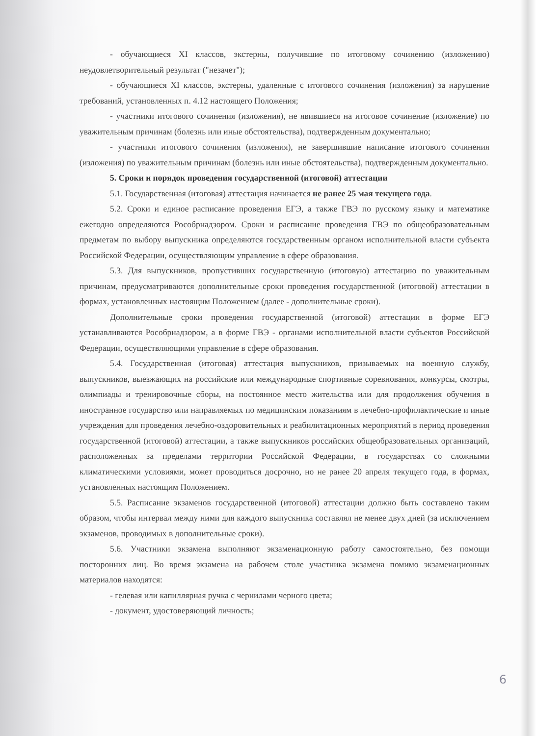- обучающиеся XI классов, экстерны, получившие по итоговому сочинению (изложению) неудовлетворительный результат ("незачет");
- обучающиеся XI классов, экстерны, удаленные с итогового сочинения (изложения) за нарушение требований, установленных п. 4.12 настоящего Положения;
- участники итогового сочинения (изложения), не явившиеся на итоговое сочинение (изложение) по уважительным причинам (болезнь или иные обстоятельства), подтвержденным документально;
- участники итогового сочинения (изложения), не завершившие написание итогового сочинения (изложения) по уважительным причинам (болезнь или иные обстоятельства), подтвержденным документально.
5. Сроки и порядок проведения государственной (итоговой) аттестации
5.1. Государственная (итоговая) аттестация начинается не ранее 25 мая текущего года.
5.2. Сроки и единое расписание проведения ЕГЭ, а также ГВЭ по русскому языку и математике ежегодно определяются Рособрнадзором. Сроки и расписание проведения ГВЭ по общеобразовательным предметам по выбору выпускника определяются государственным органом исполнительной власти субъекта Российской Федерации, осуществляющим управление в сфере образования.
5.3. Для выпускников, пропустивших государственную (итоговую) аттестацию по уважительным причинам, предусматриваются дополнительные сроки проведения государственной (итоговой) аттестации в формах, установленных настоящим Положением (далее - дополнительные сроки).
Дополнительные сроки проведения государственной (итоговой) аттестации в форме ЕГЭ устанавливаются Рособрнадзором, а в форме ГВЭ - органами исполнительной власти субъектов Российской Федерации, осуществляющими управление в сфере образования.
5.4. Государственная (итоговая) аттестация выпускников, призываемых на военную службу, выпускников, выезжающих на российские или международные спортивные соревнования, конкурсы, смотры, олимпиады и тренировочные сборы, на постоянное место жительства или для продолжения обучения в иностранное государство или направляемых по медицинским показаниям в лечебно-профилактические и иные учреждения для проведения лечебно-оздоровительных и реабилитационных мероприятий в период проведения государственной (итоговой) аттестации, а также выпускников российских общеобразовательных организаций, расположенных за пределами территории Российской Федерации, в государствах со сложными климатическими условиями, может проводиться досрочно, но не ранее 20 апреля текущего года, в формах, установленных настоящим Положением.
5.5. Расписание экзаменов государственной (итоговой) аттестации должно быть составлено таким образом, чтобы интервал между ними для каждого выпускника составлял не менее двух дней (за исключением экзаменов, проводимых в дополнительные сроки).
5.6. Участники экзамена выполняют экзаменационную работу самостоятельно, без помощи посторонних лиц. Во время экзамена на рабочем столе участника экзамена помимо экзаменационных материалов находятся:
- гелевая или капиллярная ручка с чернилами черного цвета;
- документ, удостоверяющий личность;
6